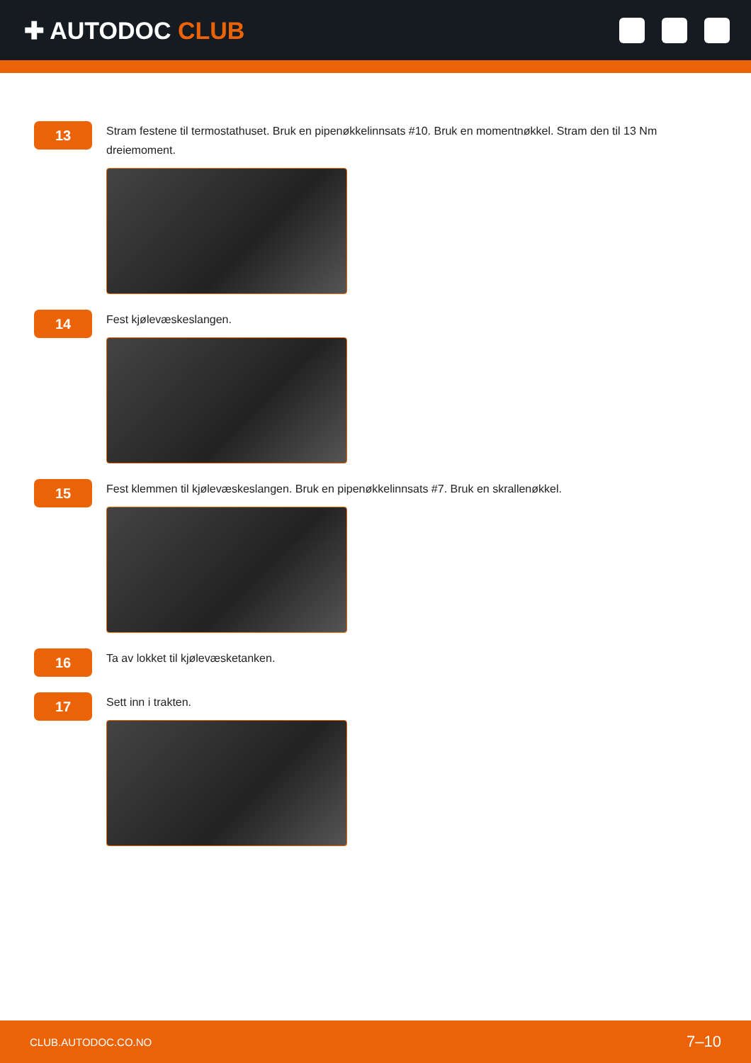✚ AUTODOC CLUB
13
Stram festene til termostathuset. Bruk en pipenøkkelinnsats #10. Bruk en momentnøkkel. Stram den til 13 Nm dreiemoment.
14
Fest kjølevæskeslangen.
15
Fest klemmen til kjølevæskeslangen. Bruk en pipenøkkelinnsats #7. Bruk en skrallenøkkel.
16
Ta av lokket til kjølevæsketanken.
17
Sett inn i trakten.
CLUB.AUTODOC.CO.NO 7–10